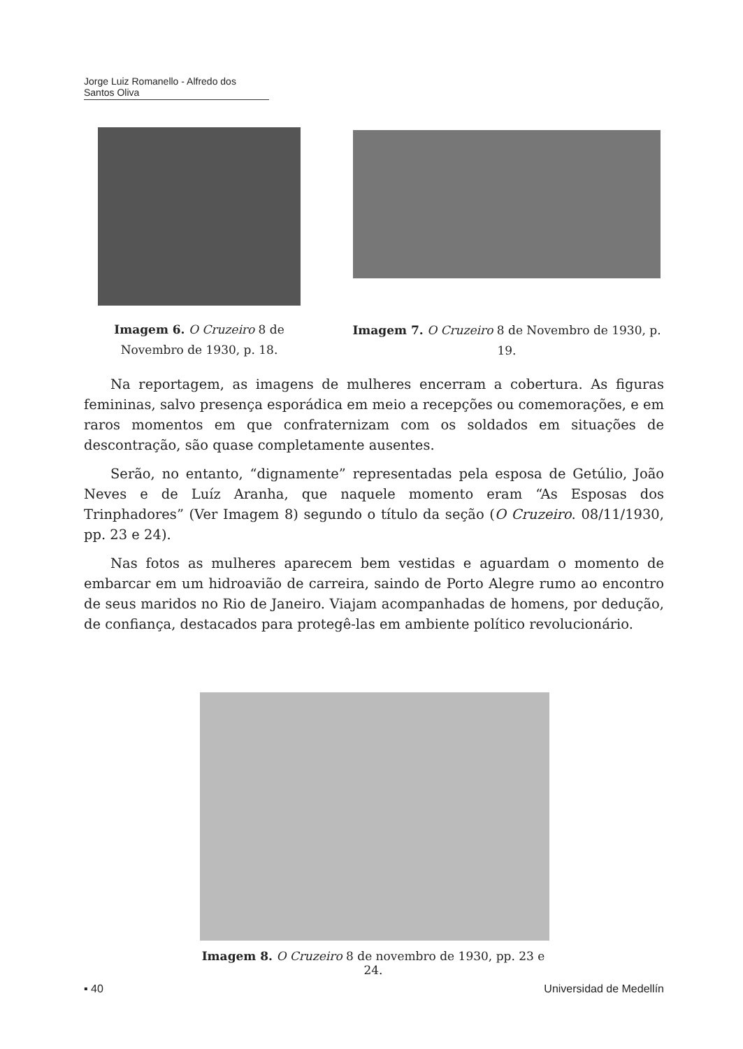Jorge Luiz Romanello - Alfredo dos Santos Oliva
Imagem 6. O Cruzeiro 8 de Novembro de 1930, p. 18.
Imagem 7. O Cruzeiro 8 de Novembro de 1930, p. 19.
Na reportagem, as imagens de mulheres encerram a cobertura. As figuras femininas, salvo presença esporádica em meio a recepções ou comemorações, e em raros momentos em que confraternizam com os soldados em situações de descontração, são quase completamente ausentes.
Serão, no entanto, “dignamente” representadas pela esposa de Getúlio, João Neves e de Luíz Aranha, que naquele momento eram “As Esposas dos Trinphadores” (Ver Imagem 8) segundo o título da seção (O Cruzeiro. 08/11/1930, pp. 23 e 24).
Nas fotos as mulheres aparecem bem vestidas e aguardam o momento de embarcar em um hidroavião de carreira, saindo de Porto Alegre rumo ao encontro de seus maridos no Rio de Janeiro. Viajam acompanhadas de homens, por dedução, de confiança, destacados para protegê-las em ambiente político revolucionário.
Imagem 8. O Cruzeiro 8 de novembro de 1930, pp. 23 e 24.
▪ 40 Universidad de Medellín